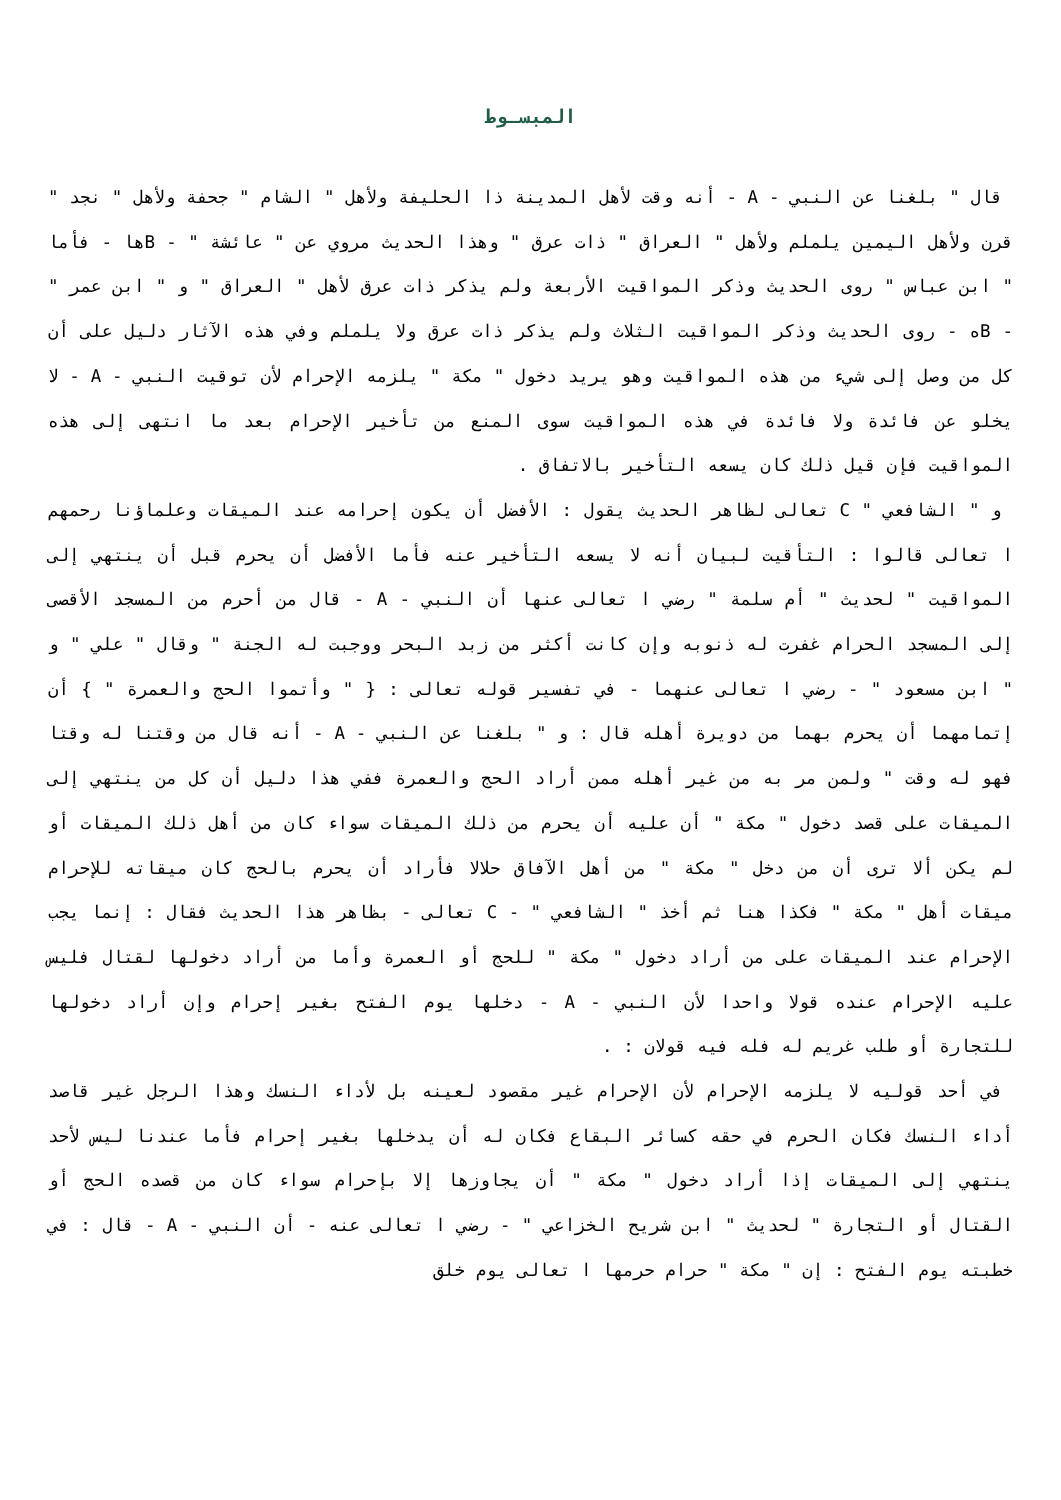المبسـوط
قال " بلغنا عن النبي - A - أنه وقت لأهل المدينة ذا الحليفة ولأهل " الشام " جحفة ولأهل " نجد " قرن ولأهل اليمين يلملم ولأهل " العراق " ذات عرق " وهذا الحديث مروي عن " عائشة " - Bها - فأما " ابن عباس " روى الحديث وذكر المواقيت الأربعة ولم يذكر ذات عرق لأهل " العراق " و " ابن عمر " - Bه - روى الحديث وذكر المواقيت الثلاث ولم يذكر ذات عرق ولا يلملم وفي هذه الآثار دليل على أن كل من وصل إلى شيء من هذه المواقيت وهو يريد دخول " مكة " يلزمه الإحرام لأن توقيت النبي - A - لا يخلو عن فائدة ولا فائدة في هذه المواقيت سوى المنع من تأخير الإحرام بعد ما انتهى إلى هذه المواقيت فإن قيل ذلك كان يسعه التأخير بالاتفاق .
و " الشافعي " C تعالى لظاهر الحديث يقول : الأفضل أن يكون إحرامه عند الميقات وعلماؤنا رحمهم ا تعالى قالوا : التأقيت لبيان أنه لا يسعه التأخير عنه فأما الأفضل أن يحرم قبل أن ينتهي إلى المواقيت " لحديث " أم سلمة " رضي ا تعالى عنها أن النبي - A - قال من أحرم من المسجد الأقصى إلى المسجد الحرام غفرت له ذنوبه وإن كانت أكثر من زبد البحر ووجبت له الجنة " وقال " علي " و " ابن مسعود " - رضي ا تعالى عنهما - في تفسير قوله تعالى : { " وأتموا الحج والعمرة " } أن إتمامهما أن يحرم بهما من دويرة أهله قال : و " بلغنا عن النبي - A - أنه قال من وقتنا له وقتا فهو له وقت " ولمن مر به من غير أهله ممن أراد الحج والعمرة ففي هذا دليل أن كل من ينتهي إلى الميقات على قصد دخول " مكة " أن عليه أن يحرم من ذلك الميقات سواء كان من أهل ذلك الميقات أو لم يكن ألا ترى أن من دخل " مكة " من أهل الآفاق حلالا فأراد أن يحرم بالحج كان ميقاته للإحرام ميقات أهل " مكة " فكذا هنا ثم أخذ " الشافعي " - C تعالى - بظاهر هذا الحديث فقال : إنما يجب الإحرام عند الميقات على من أراد دخول " مكة " للحج أو العمرة وأما من أراد دخولها لقتال فليس عليه الإحرام عنده قولا واحدا لأن النبي - A - دخلها يوم الفتح بغير إحرام وإن أراد دخولها للتجارة أو طلب غريم له فله فيه قولان : .
في أحد قوليه لا يلزمه الإحرام لأن الإحرام غير مقصود لعينه بل لأداء النسك وهذا الرجل غير قاصد أداء النسك فكان الحرم في حقه كسائر البقاع فكان له أن يدخلها بغير إحرام فأما عندنا ليس لأحد ينتهي إلى الميقات إذا أراد دخول " مكة " أن يجاوزها إلا بإحرام سواء كان من قصده الحج أو القتال أو التجارة " لحديث " ابن شريح الخزاعي " - رضي ا تعالى عنه - أن النبي - A - قال : في خطبته يوم الفتح : إن " مكة " حرام حرمها ا تعالى يوم خلق